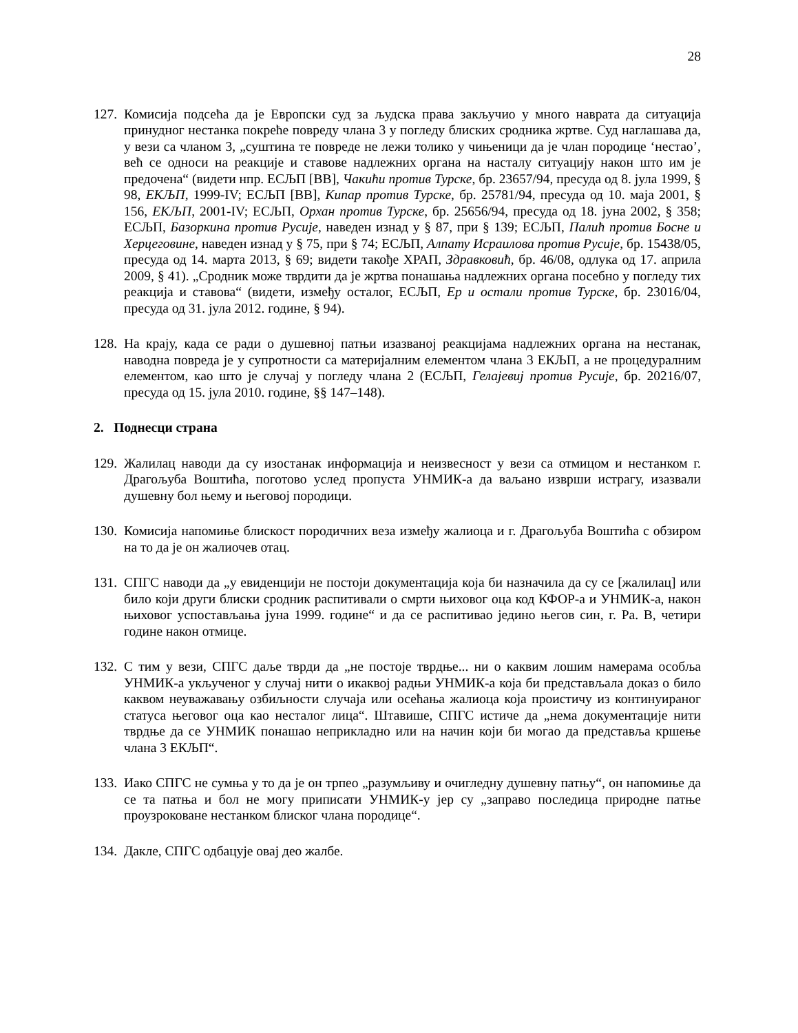28
127. Комисија подсећа да је Европски суд за људска права закључио у много наврата да ситуација принудног нестанка покреће повреду члана 3 у погледу блиских сродника жртве. Суд наглашава да, у вези са чланом 3, „суштина те повреде не лежи толико у чињеници да је члан породице ‘нестао’, већ се односи на реакције и ставове надлежних органа на насталу ситуацију након што им је предочена“ (видети нпр. ЕСЉП [ВВ], Чакићи против Турске, бр. 23657/94, пресуда од 8. јула 1999, § 98, ЕКЉП, 1999-IV; ЕСЉП [ВВ], Кипар против Турске, бр. 25781/94, пресуда од 10. маја 2001, § 156, ЕКЉП, 2001-IV; ЕСЉП, Орхан против Турске, бр. 25656/94, пресуда од 18. јуна 2002, § 358; ЕСЉП, Базоркина против Русије, наведен изнад у § 87, при § 139; ЕСЉП, Палић против Босне и Херцеговине, наведен изнад у § 75, при § 74; ЕСЉП, Алпату Исраилова против Русије, бр. 15438/05, пресуда од 14. марта 2013, § 69; видети такође ХРАП, Здравковић, бр. 46/08, одлука од 17. априла 2009, § 41). „Сродник може тврдити да је жртва понашања надлежних органа посебно у погледу тих реакција и ставова“ (видети, између осталог, ЕСЉП, Ер и остали против Турске, бр. 23016/04, пресуда од 31. јула 2012. године, § 94).
128. На крају, када се ради о душевној патњи изазваној реакцијама надлежних органа на нестанак, наводна повреда је у супротности са материјалним елементом члана 3 ЕКЉП, а не процедуралним елементом, као што је случај у погледу члана 2 (ЕСЉП, Гелајевиј против Русије, бр. 20216/07, пресуда од 15. јула 2010. године, §§ 147–148).
2. Поднесци страна
129. Жалилац наводи да су изостанак информација и неизвесност у вези са отмицом и нестанком г. Драгољуба Воштића, поготово услед пропуста УНМИК-а да ваљано изврши истрагу, изазвали душевну бол њему и његовој породици.
130. Комисија напомиње блискост породичних веза између жалиоца и г. Драгољуба Воштића с обзиром на то да је он жалиочев отац.
131. СПГС наводи да „у евиденцији не постоји документација која би назначила да су се [жалилац] или било који други блиски сродник распитивали о смрти њиховог оца код КФОР-а и УНМИК-а, након њиховог успостављања јуна 1999. године“ и да се распитивао једино његов син, г. Ра. В, четири године након отмице.
132. С тим у вези, СПГС даље тврди да „не постоје тврдње... ни о каквим лошим намерама особља УНМИК-а укљученог у случај нити о икаквој радњи УНМИК-а која би представљала доказ о било каквом неуважавању озбиљности случаја или осећања жалиоца која проистичу из континуираног статуса његовог оца као несталог лица“. Штавише, СПГС истиче да „нема документације нити тврдње да се УНМИК понашао неприкладно или на начин који би могао да представља кршење члана 3 ЕКЉП“.
133. Иако СПГС не сумња у то да је он трпео „разумљиву и очигледну душевну патњу“, он напомиње да се та патња и бол не могу приписати УНМИК-у јер су „заправо последица природне патње проузроковане нестанком блиског члана породице“.
134. Дакле, СПГС одбацује овај део жалбе.